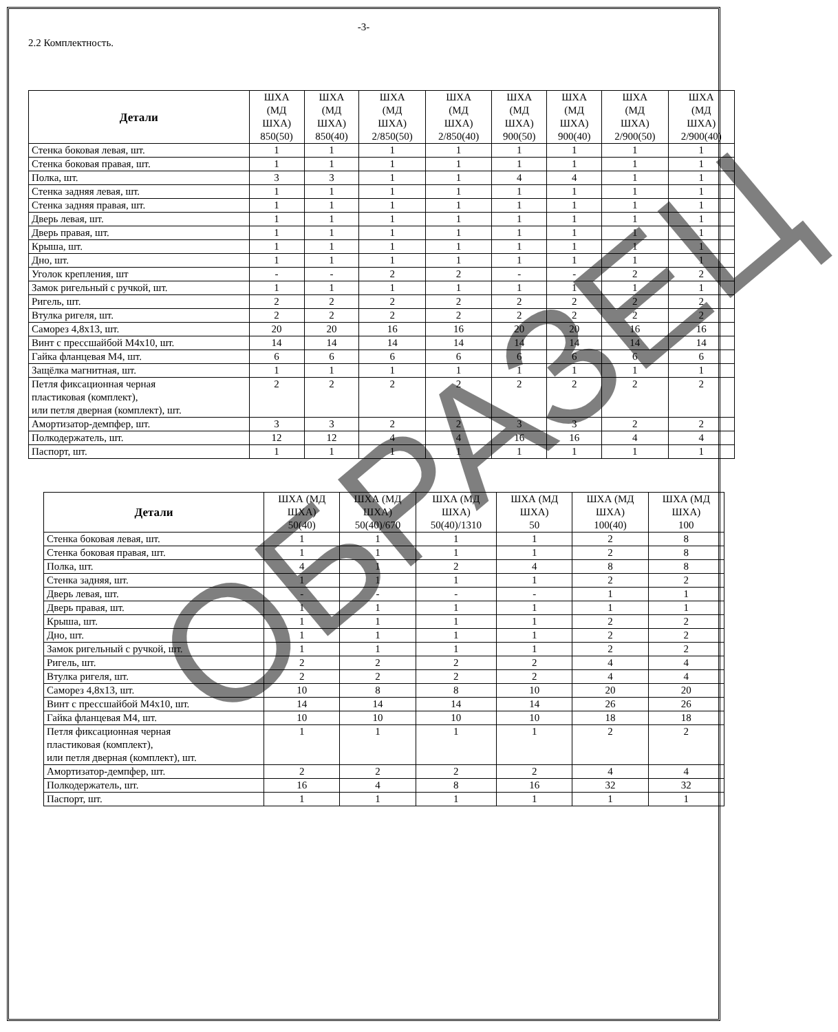-3-
2.2 Комплектность.
| Детали | ШХА (МД ШХА) 850(50) | ШХА (МД ШХА) 850(40) | ШХА (МД ШХА) 2/850(50) | ШХА (МД ШХА) 2/850(40) | ШХА (МД ШХА) 900(50) | ШХА (МД ШХА) 900(40) | ШХА (МД ШХА) 2/900(50) | ШХА (МД ШХА) 2/900(40) |
| --- | --- | --- | --- | --- | --- | --- | --- | --- |
| Стенка боковая левая, шт. | 1 | 1 | 1 | 1 | 1 | 1 | 1 | 1 |
| Стенка боковая правая, шт. | 1 | 1 | 1 | 1 | 1 | 1 | 1 | 1 |
| Полка, шт. | 3 | 3 | 1 | 1 | 4 | 4 | 1 | 1 |
| Стенка задняя левая, шт. | 1 | 1 | 1 | 1 | 1 | 1 | 1 | 1 |
| Стенка задняя правая, шт. | 1 | 1 | 1 | 1 | 1 | 1 | 1 | 1 |
| Дверь левая, шт. | 1 | 1 | 1 | 1 | 1 | 1 | 1 | 1 |
| Дверь правая, шт. | 1 | 1 | 1 | 1 | 1 | 1 | 1 | 1 |
| Крыша, шт. | 1 | 1 | 1 | 1 | 1 | 1 | 1 | 1 |
| Дно, шт. | 1 | 1 | 1 | 1 | 1 | 1 | 1 | 1 |
| Уголок крепления, шт | - | - | 2 | 2 | - | - | 2 | 2 |
| Замок ригельный с ручкой, шт. | 1 | 1 | 1 | 1 | 1 | 1 | 1 | 1 |
| Ригель, шт. | 2 | 2 | 2 | 2 | 2 | 2 | 2 | 2 |
| Втулка ригеля, шт. | 2 | 2 | 2 | 2 | 2 | 2 | 2 | 2 |
| Саморез 4,8х13, шт. | 20 | 20 | 16 | 16 | 20 | 20 | 16 | 16 |
| Винт с прессшайбой М4х10, шт. | 14 | 14 | 14 | 14 | 14 | 14 | 14 | 14 |
| Гайка фланцевая М4, шт. | 6 | 6 | 6 | 6 | 6 | 6 | 6 | 6 |
| Защёлка магнитная, шт. | 1 | 1 | 1 | 1 | 1 | 1 | 1 | 1 |
| Петля фиксационная черная пластиковая (комплект), или петля дверная (комплект), шт. | 2 | 2 | 2 | 2 | 2 | 2 | 2 | 2 |
| Амортизатор-демпфер, шт. | 3 | 3 | 2 | 2 | 3 | 3 | 2 | 2 |
| Полкодержатель, шт. | 12 | 12 | 4 | 4 | 16 | 16 | 4 | 4 |
| Паспорт, шт. | 1 | 1 | 1 | 1 | 1 | 1 | 1 | 1 |
| Детали | ШХА (МД ШХА) 50(40) | ШХА (МД ШХА) 50(40)/670 | ШХА (МД ШХА) 50(40)/1310 | ШХА (МД ШХА) 50 | ШХА (МД ШХА) 100(40) | ШХА (МД ШХА) 100 |
| --- | --- | --- | --- | --- | --- | --- |
| Стенка боковая левая, шт. | 1 | 1 | 1 | 1 | 2 | 8 |
| Стенка боковая правая, шт. | 1 | 1 | 1 | 1 | 2 | 8 |
| Полка, шт. | 4 | 1 | 2 | 4 | 8 | 8 |
| Стенка задняя, шт. | 1 | 1 | 1 | 1 | 2 | 2 |
| Дверь левая, шт. | - | - | - | - | 1 | 1 |
| Дверь правая, шт. | 1 | 1 | 1 | 1 | 1 | 1 |
| Крыша, шт. | 1 | 1 | 1 | 1 | 2 | 2 |
| Дно, шт. | 1 | 1 | 1 | 1 | 2 | 2 |
| Замок ригельный с ручкой, шт. | 1 | 1 | 1 | 1 | 2 | 2 |
| Ригель, шт. | 2 | 2 | 2 | 2 | 4 | 4 |
| Втулка ригеля, шт. | 2 | 2 | 2 | 2 | 4 | 4 |
| Саморез 4,8х13, шт. | 10 | 8 | 8 | 10 | 20 | 20 |
| Винт с прессшайбой М4х10, шт. | 14 | 14 | 14 | 14 | 26 | 26 |
| Гайка фланцевая М4, шт. | 10 | 10 | 10 | 10 | 18 | 18 |
| Петля фиксационная черная пластиковая (комплект), или петля дверная (комплект), шт. | 1 | 1 | 1 | 1 | 2 | 2 |
| Амортизатор-демпфер, шт. | 2 | 2 | 2 | 2 | 4 | 4 |
| Полкодержатель, шт. | 16 | 4 | 8 | 16 | 32 | 32 |
| Паспорт, шт. | 1 | 1 | 1 | 1 | 1 | 1 |
ОБРАЗЕЦ